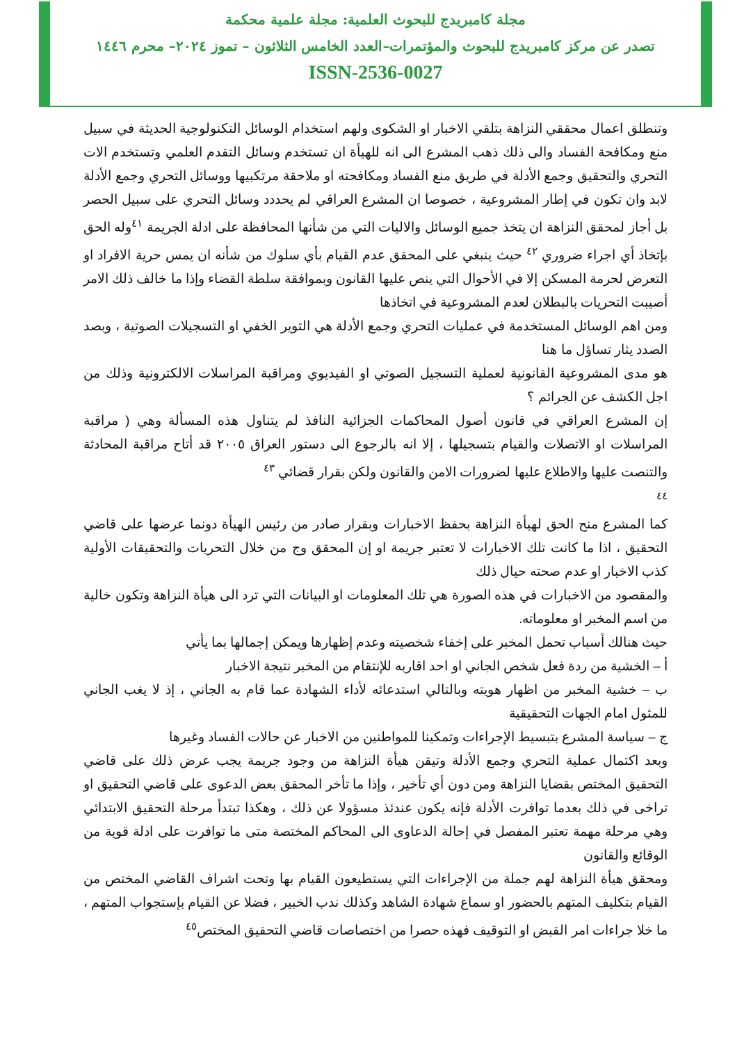مجلة كامبريدج للبحوث العلمية: مجلة علمية محكمة
تصدر عن مركز كامبريدج للبحوث والمؤتمرات–العدد الخامس الثلاثون – تموز ٢٠٢٤– محرم ١٤٤٦
ISSN-2536-0027
وتنطلق اعمال محققي النزاهة بتلقي الاخبار او الشكوى ولهم استخدام الوسائل التكنولوجية الحديثة في سبيل منع ومكافحة الفساد والى ذلك ذهب المشرع الى انه للهيأة ان تستخدم وسائل التقدم العلمي وتستخدم الات التحري والتحقيق وجمع الأدلة في طريق منع الفساد ومكافحته او ملاحقة مرتكبيها ووسائل التحري وجمع الأدلة لابد وان تكون في إطار المشروعية ، خصوصا ان المشرع العراقي لم يحددد وسائل التحري على سبيل الحصر بل أجاز لمحقق النزاهة ان يتخذ جميع الوسائل والاليات التي من شأنها المحافظة على ادلة الجريمة <sup>٤١</sup>وله الحق بإتخاذ أي اجراء ضروري <sup>٤٢</sup> حيث ينبغي على المحقق عدم القيام بأي سلوك من شأنه ان يمس حرية الافراد او التعرض لحرمة المسكن إلا في الأحوال التي ينص عليها القانون وبموافقة سلطة القضاء وإذا ما خالف ذلك الامر أصيبت التحريات بالبطلان لعدم المشروعية في اتخاذها
ومن اهم الوسائل المستخدمة في عمليات التحري وجمع الأدلة هي التوير الخفي او التسجيلات الصوتية ، وبصد الصدد يثار تساؤل ما هنا
هو مدى المشروعية القانونية لعملية التسجيل الصوتي او الفيديوي ومراقبة المراسلات الالكترونية وذلك من اجل الكشف عن الجرائم ؟
إن المشرع العراقي في قانون أصول المحاكمات الجزائية النافذ لم يتناول هذه المسألة وهي ( مراقبة المراسلات او الاتصلات والقيام بتسجيلها ، إلا انه بالرجوع الى دستور العراق ٢٠٠٥ قد أتاح مراقبة المحادثة والتنصت عليها والاطلاع عليها لضرورات الامن والقانون ولكن بقرار قضائي <sup>٤٣</sup>
<sup>٤٤</sup>
كما المشرع منح الحق لهيأة النزاهة بحفظ الاخبارات وبقرار صادر من رئيس الهيأة دونما عرضها على قاضي التحقيق ، اذا ما كانت تلك الاخبارات لا تعتبر جريمة او إن المحقق وج من خلال التحريات والتحقيقات الأولية كذب الاخبار او عدم صحته حيال ذلك
والمقصود من الاخبارات في هذه الصورة هي تلك المعلومات او البيانات التي ترد الى هيأة النزاهة وتكون خالية من اسم المخبر او معلوماته.
حيث هنالك أسباب تحمل المخبر على إخفاء شخصيته وعدم إظهارها ويمكن إجمالها بما يأتي
أ – الخشية من ردة فعل شخص الجاني او احد اقاربه للإنتقام من المخبر نتيجة الاخبار
ب – خشية المخبر من اظهار هويته وبالتالي استدعائه لأداء الشهادة عما قام به الجاني ، إذ لا يغب الجاني للمثول امام الجهات التحقيقية
ج – سياسة المشرع بتبسيط الإجراءات وتمكينا للمواطنين من الاخبار عن حالات الفساد وغيرها
وبعد اكتمال عملية التحري وجمع الأدلة وتيقن هيأة النزاهة من وجود جريمة يجب عرض ذلك على قاضي التحقيق المختص بقضايا النزاهة ومن دون أي تأخير ، وإذا ما تأخر المحقق بعض الدعوى على قاضي التحقيق او تراخى في ذلك بعدما توافرت الأدلة فإنه يكون عندئذ مسؤولا عن ذلك ، وهكذا تبتدأ مرحلة التحقيق الابتدائي وهي مرحلة مهمة تعتبر المفصل في إحالة الدعاوى الى المحاكم المختصة متى ما توافرت على ادلة قوية من الوقائع والقانون
ومحقق هيأة النزاهة لهم جملة من الإجراءات التي يستطيعون القيام بها وتحت اشراف القاضي المختص من القيام بتكليف المتهم بالحضور او سماع شهادة الشاهد وكذلك ندب الخبير ، فضلا عن القيام بإستجواب المتهم ، ما خلا جراءات امر القبض او التوقيف فهذه حصرا من اختصاصات قاضي التحقيق المختص<sup>٤٥</sup>